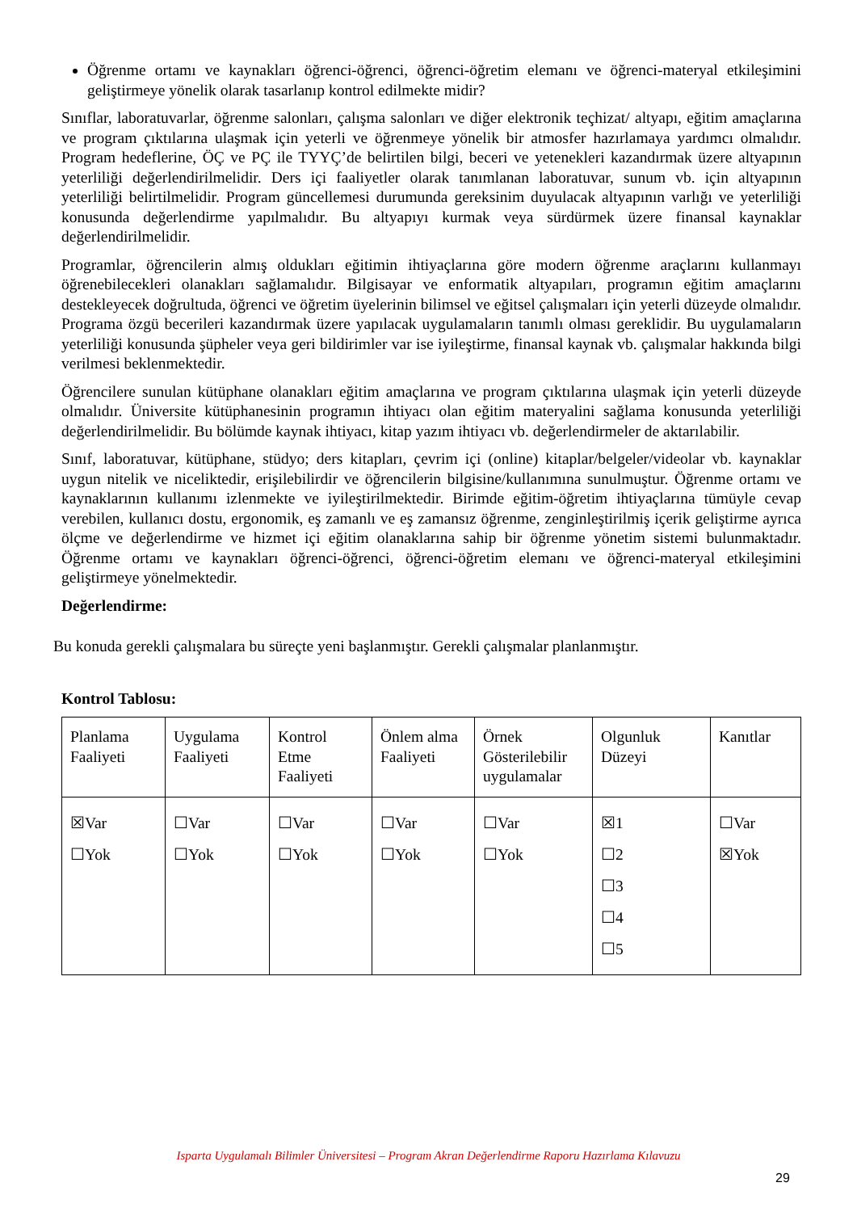Öğrenme ortamı ve kaynakları öğrenci-öğrenci, öğrenci-öğretim elemanı ve öğrenci-materyal etkileşimini geliştirmeye yönelik olarak tasarlanıp kontrol edilmekte midir?
Sınıflar, laboratuvarlar, öğrenme salonları, çalışma salonları ve diğer elektronik teçhizat/ altyapı, eğitim amaçlarına ve program çıktılarına ulaşmak için yeterli ve öğrenmeye yönelik bir atmosfer hazırlamaya yardımcı olmalıdır. Program hedeflerine, ÖÇ ve PÇ ile TYYÇ’de belirtilen bilgi, beceri ve yetenekleri kazandırmak üzere altyapının yeterliliği değerlendirilmelidir. Ders içi faaliyetler olarak tanımlanan laboratuvar, sunum vb. için altyapının yeterliliği belirtilmelidir. Program güncellemesi durumunda gereksinim duyulacak altyapının varlığı ve yeterliliği konusunda değerlendirme yapılmalıdır. Bu altyapıyı kurmak veya sürdürmek üzere finansal kaynaklar değerlendirilmelidir.
Programlar, öğrencilerin almış oldukları eğitimin ihtiyaçlarına göre modern öğrenme araçlarını kullanmayı öğrenebilecekleri olanakları sağlamalıdır. Bilgisayar ve enformatik altyapıları, programın eğitim amaçlarını destekleyecek doğrultuda, öğrenci ve öğretim üyelerinin bilimsel ve eğitsel çalışmaları için yeterli düzeyde olmalıdır. Programa özgü becerileri kazandırmak üzere yapılacak uygulamaların tanımlı olması gereklidir. Bu uygulamaların yeterliliği konusunda şüpheler veya geri bildirimler var ise iyileştirme, finansal kaynak vb. çalışmalar hakkında bilgi verilmesi beklenmektedir.
Öğrencilere sunulan kütüphane olanakları eğitim amaçlarına ve program çıktılarına ulaşmak için yeterli düzeyde olmalıdır. Üniversite kütüphanesinin programın ihtiyacı olan eğitim materyalini sağlama konusunda yeterliliği değerlendirilmelidir. Bu bölümde kaynak ihtiyacı, kitap yazım ihtiyacı vb. değerlendirmeler de aktarılabilir.
Sınıf, laboratuvar, kütüphane, stüdyo; ders kitapları, çevrim içi (online) kitaplar/belgeler/videolar vb. kaynaklar uygun nitelik ve niceliktedir, erişilebilirdir ve öğrencilerin bilgisine/kullanımına sunulmuştur. Öğrenme ortamı ve kaynaklarının kullanımı izlenmekte ve iyileştirilmektedir. Birimde eğitim-öğretim ihtiyaçlarına tümüyle cevap verebilen, kullanıcı dostu, ergonomik, eş zamanlı ve eş zamansız öğrenme, zenginleştirilmiş içerik geliştirme ayrıca ölçme ve değerlendirme ve hizmet içi eğitim olanaklarına sahip bir öğrenme yönetim sistemi bulunmaktadır. Öğrenme ortamı ve kaynakları öğrenci-öğrenci, öğrenci-öğretim elemanı ve öğrenci-materyal etkileşimini geliştirmeye yönelmektedir.
Değerlendirme:
Bu konuda gerekli çalışmalara bu süreçte yeni başlanmıştır. Gerekli çalışmalar planlanmıştır.
Kontrol Tablosu:
| Planlama Faaliyeti | Uygulama Faaliyeti | Kontrol Etme Faaliyeti | Önlem alma Faaliyeti | Örnek Gösterilebilir uygulamalar | Olgunluk Düzeyi | Kanıtlar |
| ☒Var ☐Yok | ☐Var ☐Yok | ☐Var ☐Yok | ☐Var ☐Yok | ☐Var ☐Yok | ☒1 ☐2 ☐3 ☐4 ☐5 | ☐Var ☒Yok |
Isparta Uygulamalı Bilimler Üniversitesi – Program Akran Değerlendirme Raporu Hazırlama Kılavuzu
29